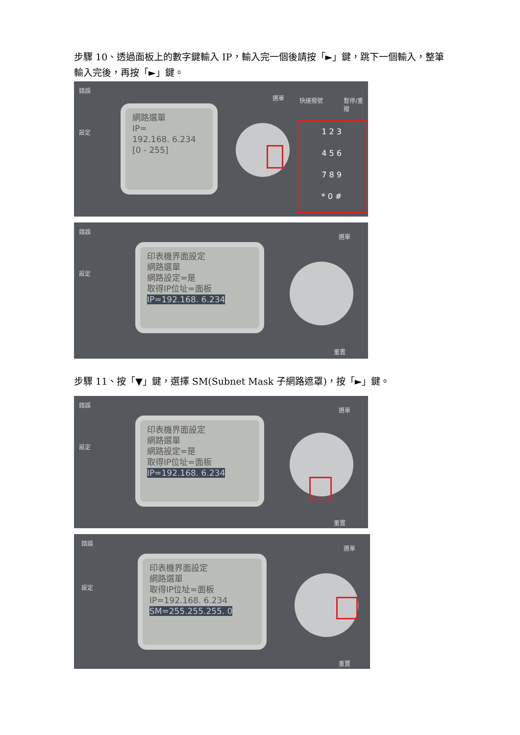步驟 10、透過面板上的數字鍵輸入 IP，輸入完一個後請按「►」鍵，跳下一個輸入，整筆輸入完後，再按「►」鍵。
錯誤
設定
網路選單
IP=
192.168. 6.234
[0 - 255]
選單 快速撥號 暫停/重撥
1 2 3
4 5 6
7 8 9
* 0 #
錯誤
設定
印表機界面設定
網路選單
網路設定=是
取得IP位址=面板
IP=192.168. 6.234
選單
重置
步驟 11、按「▼」鍵，選擇 SM(Subnet Mask 子網路遮罩)，按「►」鍵。
錯誤
設定
印表機界面設定
網路選單
網路設定=是
取得IP位址=面板
IP=192.168. 6.234
選單
重置
錯誤
設定
印表機界面設定
網路選單
取得IP位址=面板
IP=192.168. 6.234
SM=255.255.255. 0
選單
重置